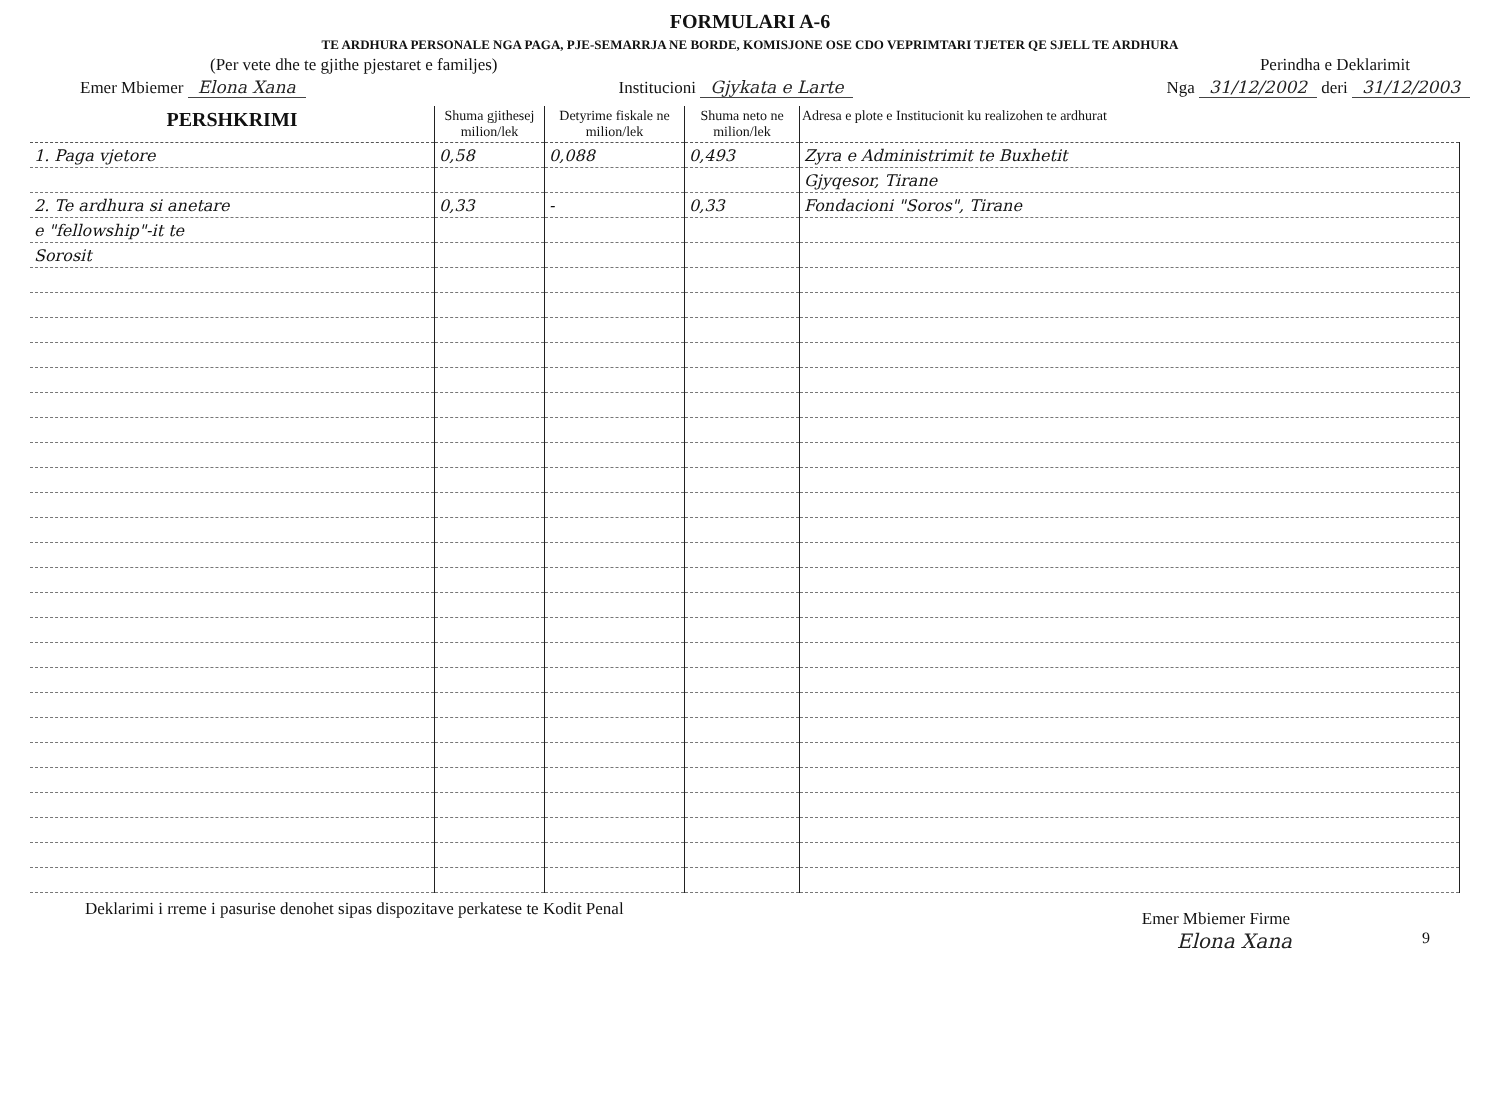FORMULARI A-6
TE ARDHURA PERSONALE NGA PAGA, PJE-SEMARRJA NE BORDE, KOMISJONE OSE CDO VEPRIMTARI TJETER QE SJELL TE ARDHURA
(Per vete dhe te gjithe pjestaret e familjes) Perindha e Deklarimit
Emer Mbiemer Elona Xana Institucioni Gjykata e Larte Nga 31/12/2002 deri 31/12/2003
| PERSHKRIMI | Shuma gjithesej milion/lek | Detyrime fiskale ne milion/lek | Shuma neto ne milion/lek | Adresa e plote e Institucionit ku realizohen te ardhurat |
| --- | --- | --- | --- | --- |
| 1. Paga vjetore | 0,58 | 0,088 | 0,493 | Zyra e Administrimit te Buxhetit |
| | | | | Gjyqesor, Tirane |
| 2. Te ardhura si anetare | 0,33 | - | 0,33 | Fondacioni "Soros", Tirane |
| e "fellowship"-it te | | | | |
| Sorosit | | | | |
Deklarimi i rreme i pasurise denohet sipas dispozitave perkatese te Kodit Penal Emer Mbiemer Firme
Elona Xana 9